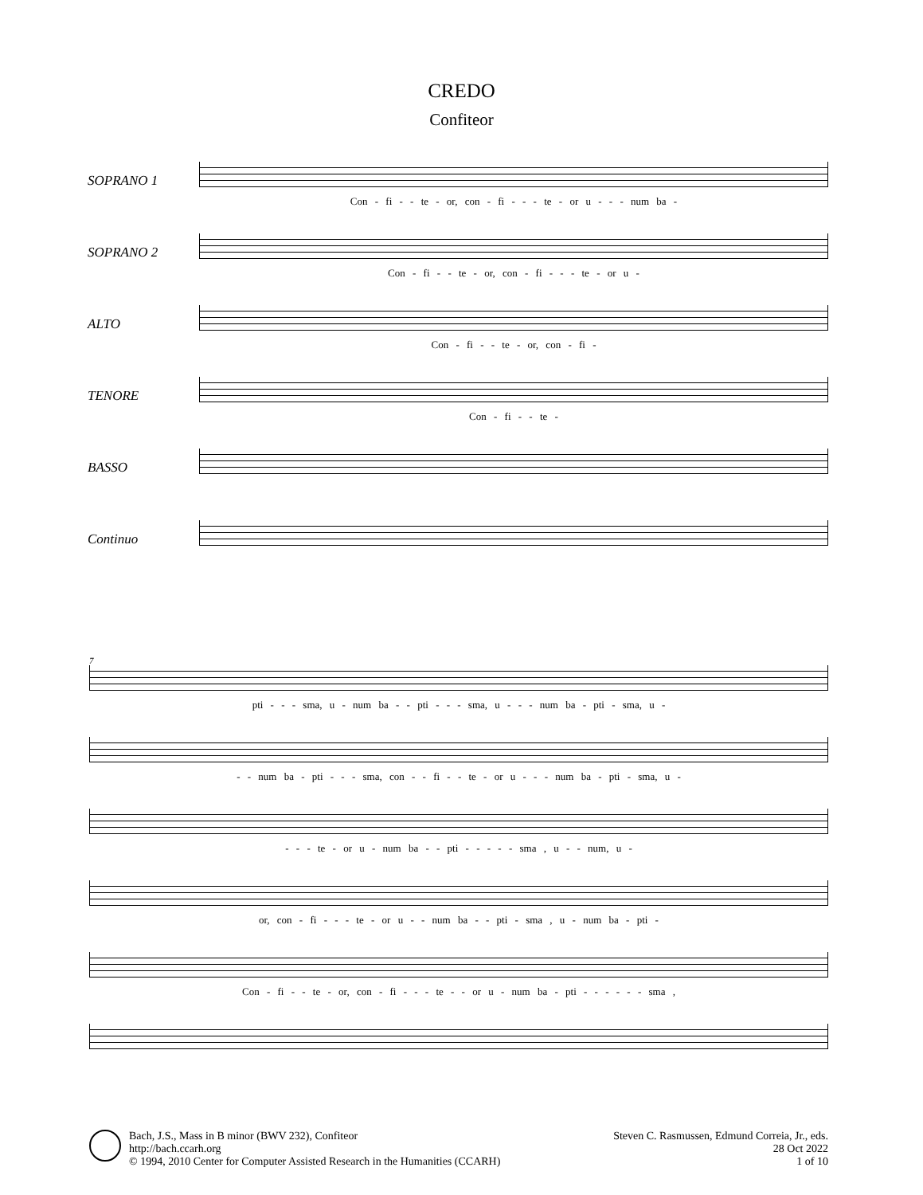CREDO
Confiteor
SOPRANO 1
Con - fi - - te - or, con - fi - - - te - or u - - - num ba -
SOPRANO 2
Con - fi - - te - or, con - fi - - - te - or u -
ALTO
Con - fi - - te - or, con - fi -
TENORE
Con - fi - - te -
BASSO
Continuo
7
pti - - - sma, u - num ba - - pti - - - sma, u - - - num ba - pti - sma, u -
- - num ba - pti - - - sma, con - - fi - - te - or u - - - num ba - pti - sma, u -
- - - te - or u - num ba - - pti - - - - - sma , u - - num, u -
or, con - fi - - - te - or u - - num ba - - pti - sma , u - num ba - pti -
Con - fi - - te - or, con - fi - - - te - - or u - num ba - pti - - - - - - sma ,
Bach, J.S., Mass in B minor (BWV 232), Confiteor
http://bach.ccarh.org
© 1994, 2010 Center for Computer Assisted Research in the Humanities (CCARH)
Steven C. Rasmussen, Edmund Correia, Jr., eds.
28 Oct 2022
1 of 10